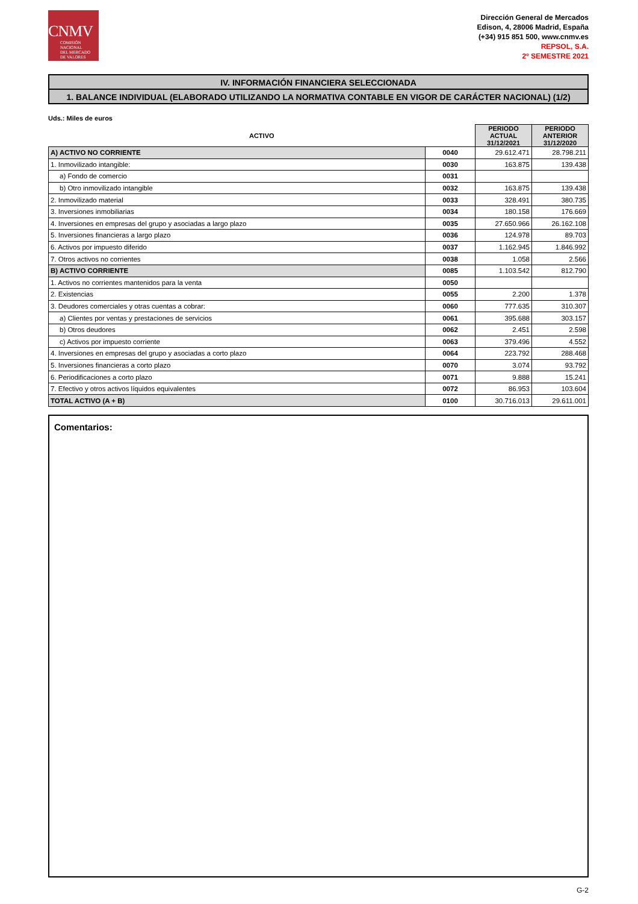CNMV
COMISIÓN
NACIONAL
DEL MERCADO
DE VALORES
Dirección General de Mercados
Edison, 4, 28006 Madrid, España
(+34) 915 851 500, www.cnmv.es
REPSOL, S.A.
2º SEMESTRE 2021
IV. INFORMACIÓN FINANCIERA SELECCIONADA
1. BALANCE INDIVIDUAL (ELABORADO UTILIZANDO LA NORMATIVA CONTABLE EN VIGOR DE CARÁCTER NACIONAL) (1/2)
Uds.: Miles de euros
| ACTIVO | | PERIODO ACTUAL 31/12/2021 | PERIODO ANTERIOR 31/12/2020 |
| --- | --- | --- | --- |
| A) ACTIVO NO CORRIENTE | 0040 | 29.612.471 | 28.798.211 |
| 1. Inmovilizado intangible: | 0030 | 163.875 | 139.438 |
| a) Fondo de comercio | 0031 | | |
| b) Otro inmovilizado intangible | 0032 | 163.875 | 139.438 |
| 2. Inmovilizado material | 0033 | 328.491 | 380.735 |
| 3. Inversiones inmobiliarias | 0034 | 180.158 | 176.669 |
| 4. Inversiones en empresas del grupo y asociadas a largo plazo | 0035 | 27.650.966 | 26.162.108 |
| 5. Inversiones financieras a largo plazo | 0036 | 124.978 | 89.703 |
| 6. Activos por impuesto diferido | 0037 | 1.162.945 | 1.846.992 |
| 7. Otros activos no corrientes | 0038 | 1.058 | 2.566 |
| B) ACTIVO CORRIENTE | 0085 | 1.103.542 | 812.790 |
| 1. Activos no corrientes mantenidos para la venta | 0050 | | |
| 2. Existencias | 0055 | 2.200 | 1.378 |
| 3. Deudores comerciales y otras cuentas a cobrar: | 0060 | 777.635 | 310.307 |
| a) Clientes por ventas y prestaciones de servicios | 0061 | 395.688 | 303.157 |
| b) Otros deudores | 0062 | 2.451 | 2.598 |
| c) Activos por impuesto corriente | 0063 | 379.496 | 4.552 |
| 4. Inversiones en empresas del grupo y asociadas a corto plazo | 0064 | 223.792 | 288.468 |
| 5. Inversiones financieras a corto plazo | 0070 | 3.074 | 93.792 |
| 6. Periodificaciones a corto plazo | 0071 | 9.888 | 15.241 |
| 7. Efectivo y otros activos líquidos equivalentes | 0072 | 86.953 | 103.604 |
| TOTAL ACTIVO (A + B) | 0100 | 30.716.013 | 29.611.001 |
Comentarios:
G-2